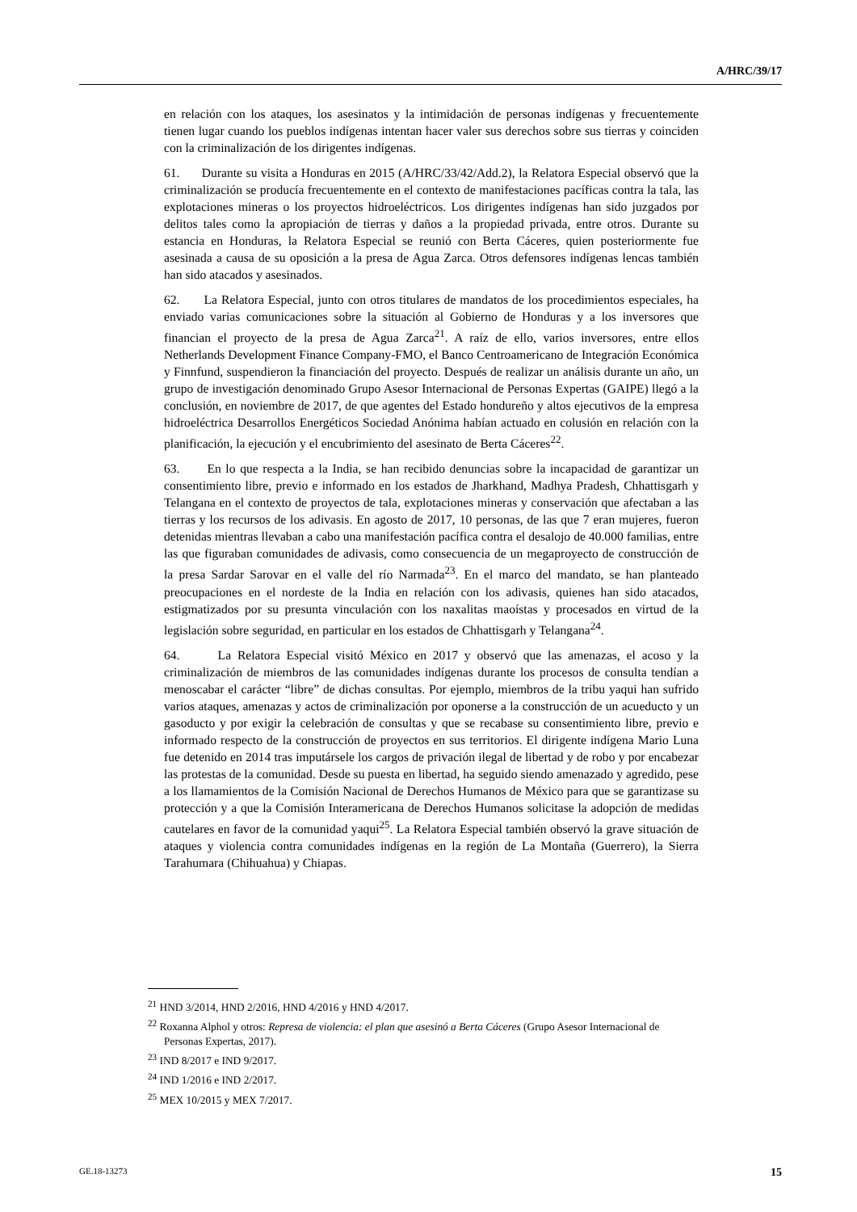A/HRC/39/17
en relación con los ataques, los asesinatos y la intimidación de personas indígenas y frecuentemente tienen lugar cuando los pueblos indígenas intentan hacer valer sus derechos sobre sus tierras y coinciden con la criminalización de los dirigentes indígenas.
61. Durante su visita a Honduras en 2015 (A/HRC/33/42/Add.2), la Relatora Especial observó que la criminalización se producía frecuentemente en el contexto de manifestaciones pacíficas contra la tala, las explotaciones mineras o los proyectos hidroeléctricos. Los dirigentes indígenas han sido juzgados por delitos tales como la apropiación de tierras y daños a la propiedad privada, entre otros. Durante su estancia en Honduras, la Relatora Especial se reunió con Berta Cáceres, quien posteriormente fue asesinada a causa de su oposición a la presa de Agua Zarca. Otros defensores indígenas lencas también han sido atacados y asesinados.
62. La Relatora Especial, junto con otros titulares de mandatos de los procedimientos especiales, ha enviado varias comunicaciones sobre la situación al Gobierno de Honduras y a los inversores que financian el proyecto de la presa de Agua Zarca<sup>21</sup>. A raíz de ello, varios inversores, entre ellos Netherlands Development Finance Company-FMO, el Banco Centroamericano de Integración Económica y Finnfund, suspendieron la financiación del proyecto. Después de realizar un análisis durante un año, un grupo de investigación denominado Grupo Asesor Internacional de Personas Expertas (GAIPE) llegó a la conclusión, en noviembre de 2017, de que agentes del Estado hondureño y altos ejecutivos de la empresa hidroeléctrica Desarrollos Energéticos Sociedad Anónima habían actuado en colusión en relación con la planificación, la ejecución y el encubrimiento del asesinato de Berta Cáceres<sup>22</sup>.
63. En lo que respecta a la India, se han recibido denuncias sobre la incapacidad de garantizar un consentimiento libre, previo e informado en los estados de Jharkhand, Madhya Pradesh, Chhattisgarh y Telangana en el contexto de proyectos de tala, explotaciones mineras y conservación que afectaban a las tierras y los recursos de los adivasis. En agosto de 2017, 10 personas, de las que 7 eran mujeres, fueron detenidas mientras llevaban a cabo una manifestación pacífica contra el desalojo de 40.000 familias, entre las que figuraban comunidades de adivasis, como consecuencia de un megaproyecto de construcción de la presa Sardar Sarovar en el valle del río Narmada<sup>23</sup>. En el marco del mandato, se han planteado preocupaciones en el nordeste de la India en relación con los adivasis, quienes han sido atacados, estigmatizados por su presunta vinculación con los naxalitas maoístas y procesados en virtud de la legislación sobre seguridad, en particular en los estados de Chhattisgarh y Telangana<sup>24</sup>.
64. La Relatora Especial visitó México en 2017 y observó que las amenazas, el acoso y la criminalización de miembros de las comunidades indígenas durante los procesos de consulta tendían a menoscabar el carácter “libre” de dichas consultas. Por ejemplo, miembros de la tribu yaqui han sufrido varios ataques, amenazas y actos de criminalización por oponerse a la construcción de un acueducto y un gasoducto y por exigir la celebración de consultas y que se recabase su consentimiento libre, previo e informado respecto de la construcción de proyectos en sus territorios. El dirigente indígena Mario Luna fue detenido en 2014 tras imputársele los cargos de privación ilegal de libertad y de robo y por encabezar las protestas de la comunidad. Desde su puesta en libertad, ha seguido siendo amenazado y agredido, pese a los llamamientos de la Comisión Nacional de Derechos Humanos de México para que se garantizase su protección y a que la Comisión Interamericana de Derechos Humanos solicitase la adopción de medidas cautelares en favor de la comunidad yaqui<sup>25</sup>. La Relatora Especial también observó la grave situación de ataques y violencia contra comunidades indígenas en la región de La Montaña (Guerrero), la Sierra Tarahumara (Chihuahua) y Chiapas.
<sup>21</sup> HND 3/2014, HND 2/2016, HND 4/2016 y HND 4/2017.
<sup>22</sup> Roxanna Alphol y otros: Represa de violencia: el plan que asesinó a Berta Cáceres (Grupo Asesor Internacional de Personas Expertas, 2017).
<sup>23</sup> IND 8/2017 e IND 9/2017.
<sup>24</sup> IND 1/2016 e IND 2/2017.
<sup>25</sup> MEX 10/2015 y MEX 7/2017.
GE.18-13273 15